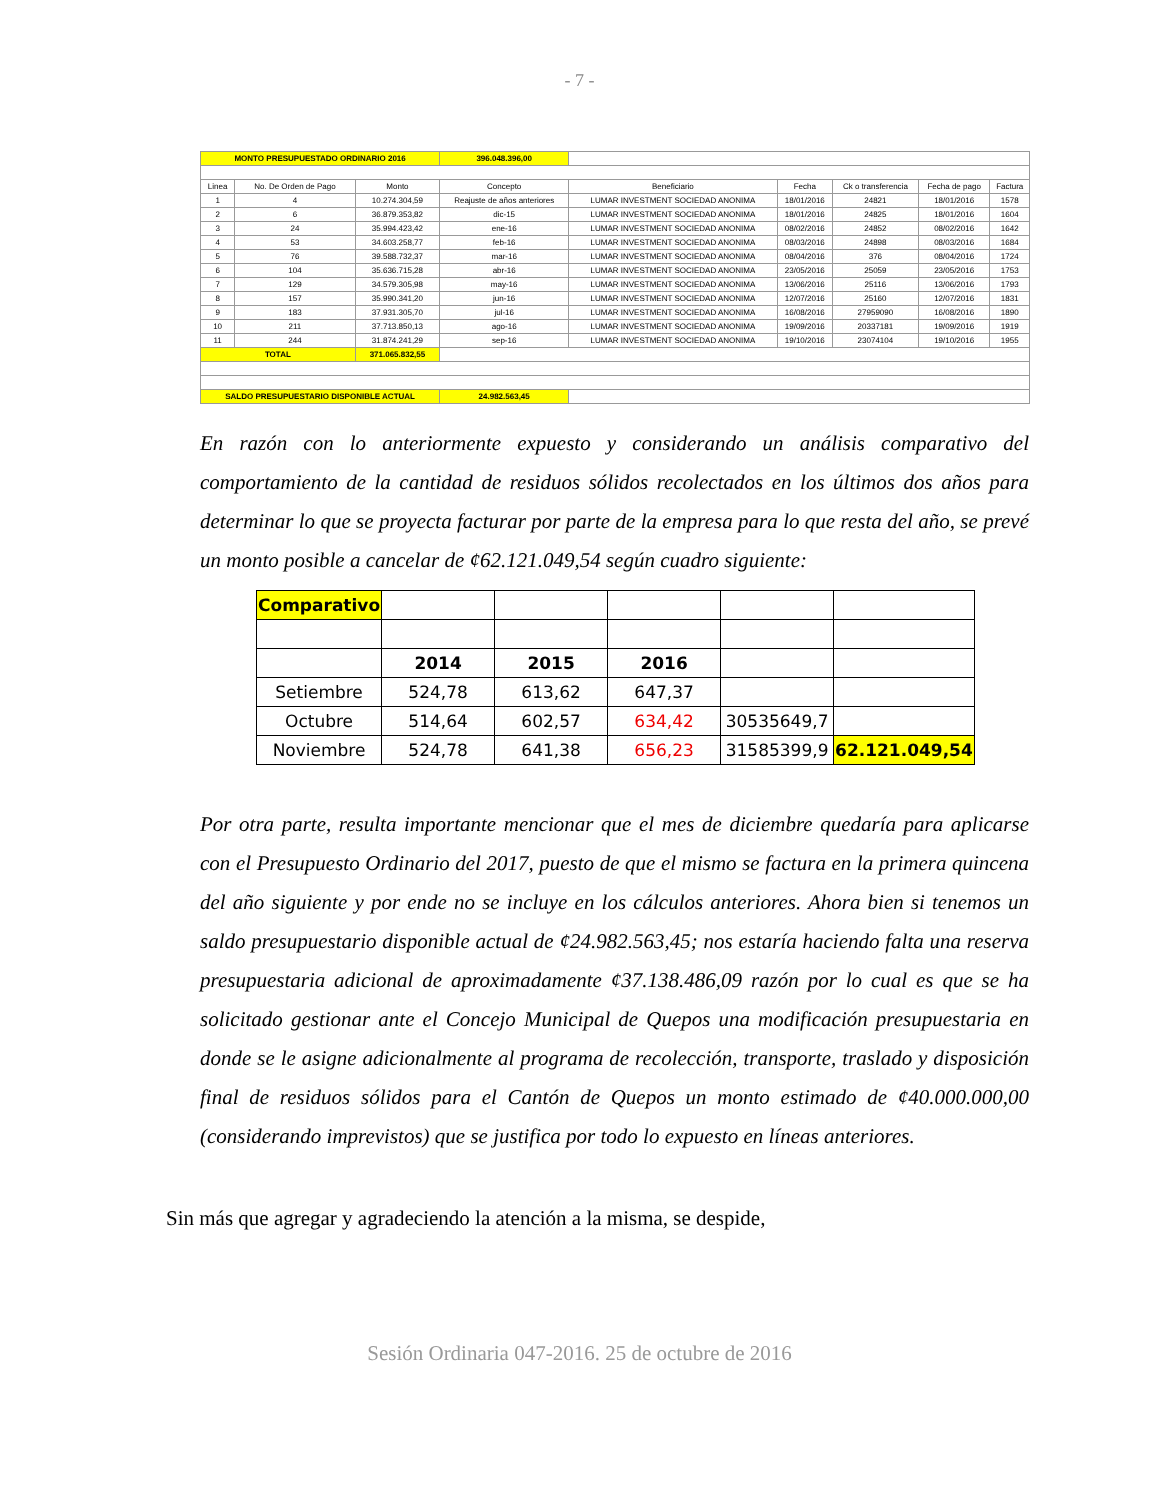- 7 -
| MONTO PRESUPUESTADO ORDINARIO 2016 | | | 396.048.396,00 | | | | | |
| Linea | No. De Orden de Pago | Monto | Concepto | Beneficiario | Fecha | Ck o transferencia | Fecha de pago | Factura |
| 1 | 4 | 10.274.304,59 | Reajuste de años anteriores | LUMAR INVESTMENT SOCIEDAD ANONIMA | 18/01/2016 | 24821 | 18/01/2016 | 1578 |
| 2 | 6 | 36.879.353,82 | dic-15 | LUMAR INVESTMENT SOCIEDAD ANONIMA | 18/01/2016 | 24825 | 18/01/2016 | 1604 |
| 3 | 24 | 35.994.423,42 | ene-16 | LUMAR INVESTMENT SOCIEDAD ANONIMA | 08/02/2016 | 24852 | 08/02/2016 | 1642 |
| 4 | 53 | 34.603.258,77 | feb-16 | LUMAR INVESTMENT SOCIEDAD ANONIMA | 08/03/2016 | 24898 | 08/03/2016 | 1684 |
| 5 | 76 | 39.588.732,37 | mar-16 | LUMAR INVESTMENT SOCIEDAD ANONIMA | 08/04/2016 | 376 | 08/04/2016 | 1724 |
| 6 | 104 | 35.636.715,28 | abr-16 | LUMAR INVESTMENT SOCIEDAD ANONIMA | 23/05/2016 | 25059 | 23/05/2016 | 1753 |
| 7 | 129 | 34.579.305,98 | may-16 | LUMAR INVESTMENT SOCIEDAD ANONIMA | 13/06/2016 | 25116 | 13/06/2016 | 1793 |
| 8 | 157 | 35.990.341,20 | jun-16 | LUMAR INVESTMENT SOCIEDAD ANONIMA | 12/07/2016 | 25160 | 12/07/2016 | 1831 |
| 9 | 183 | 37.931.305,70 | jul-16 | LUMAR INVESTMENT SOCIEDAD ANONIMA | 16/08/2016 | 27959090 | 16/08/2016 | 1890 |
| 10 | 211 | 37.713.850,13 | ago-16 | LUMAR INVESTMENT SOCIEDAD ANONIMA | 19/09/2016 | 20337181 | 19/09/2016 | 1919 |
| 11 | 244 | 31.874.241,29 | sep-16 | LUMAR INVESTMENT SOCIEDAD ANONIMA | 19/10/2016 | 23074104 | 19/10/2016 | 1955 |
| TOTAL | | 371.065.832,55 | | | | | | |
| SALDO PRESUPUESTARIO DISPONIBLE ACTUAL | | | 24.982.563,45 | | | | | |
En razón con lo anteriormente expuesto y considerando un análisis comparativo del comportamiento de la cantidad de residuos sólidos recolectados en los últimos dos años para determinar lo que se proyecta facturar por parte de la empresa para lo que resta del año, se prevé un monto posible a cancelar de ¢62.121.049,54 según cuadro siguiente:
| Comparativo | | | | | |
| | 2014 | 2015 | 2016 | | |
| Setiembre | 524,78 | 613,62 | 647,37 | | |
| Octubre | 514,64 | 602,57 | 634,42 | 30535649,7 | |
| Noviembre | 524,78 | 641,38 | 656,23 | 31585399,9 | 62.121.049,54 |
Por otra parte, resulta importante mencionar que el mes de diciembre quedaría para aplicarse con el Presupuesto Ordinario del 2017, puesto de que el mismo se factura en la primera quincena del año siguiente y por ende no se incluye en los cálculos anteriores. Ahora bien si tenemos un saldo presupuestario disponible actual de ¢24.982.563,45; nos estaría haciendo falta una reserva presupuestaria adicional de aproximadamente ¢37.138.486,09 razón por lo cual es que se ha solicitado gestionar ante el Concejo Municipal de Quepos una modificación presupuestaria en donde se le asigne adicionalmente al programa de recolección, transporte, traslado y disposición final de residuos sólidos para el Cantón de Quepos un monto estimado de ¢40.000.000,00 (considerando imprevistos) que se justifica por todo lo expuesto en líneas anteriores.
Sin más que agregar y agradeciendo la atención a la misma, se despide,
Sesión Ordinaria 047-2016. 25 de octubre de 2016